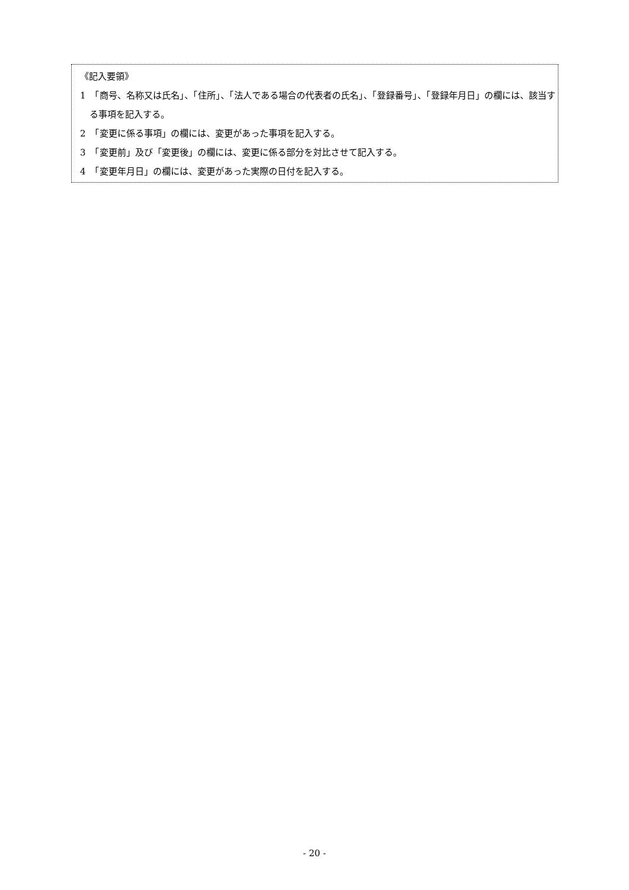《記入要領》
1　「商号、名称又は氏名」、「住所」、「法人である場合の代表者の氏名」、「登録番号」、「登録年月日」の欄には、該当する事項を記入する。
2　「変更に係る事項」の欄には、変更があった事項を記入する。
3　「変更前」及び「変更後」の欄には、変更に係る部分を対比させて記入する。
4　「変更年月日」の欄には、変更があった実際の日付を記入する。
- 20 -